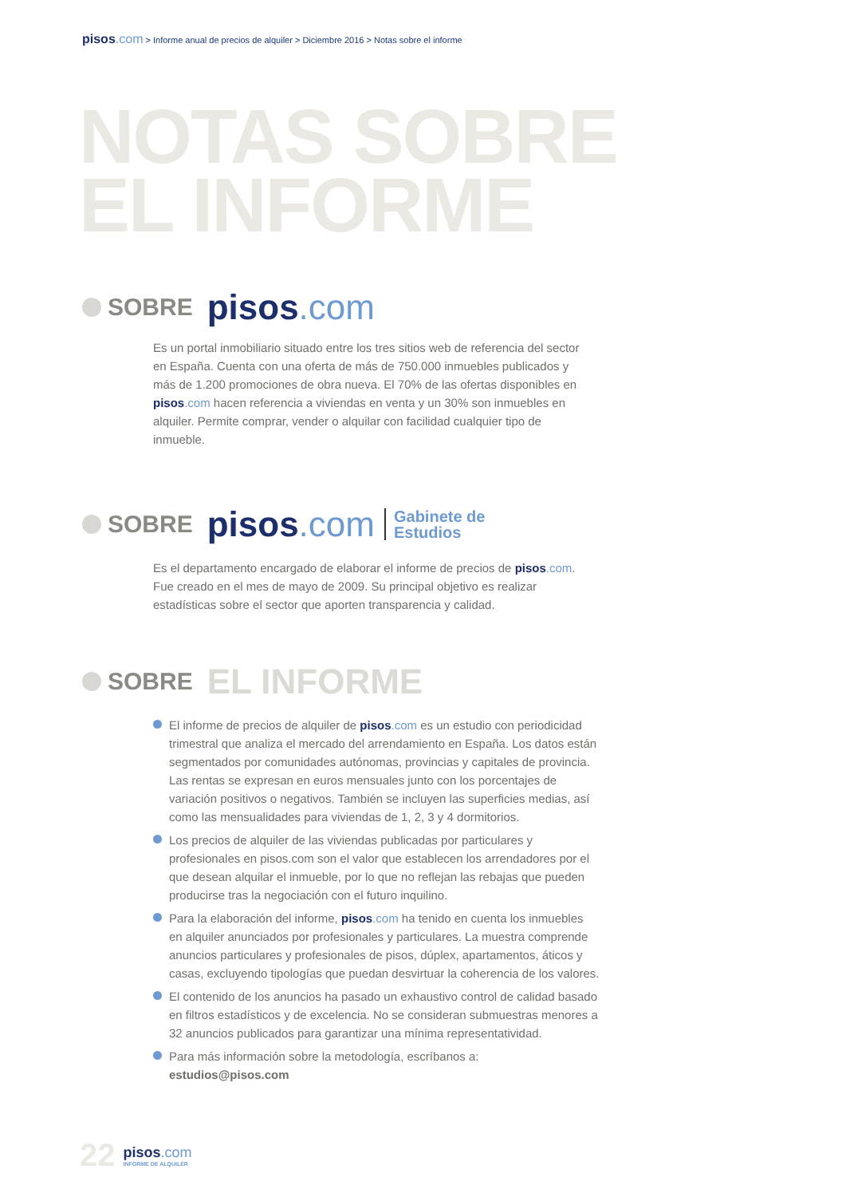pisos.com > Informe anual de precios de alquiler > Diciembre 2016 > Notas sobre el informe
NOTAS SOBRE
EL INFORME
SOBRE pisos.com
Es un portal inmobiliario situado entre los tres sitios web de referencia del sector en España. Cuenta con una oferta de más de 750.000 inmuebles publicados y más de 1.200 promociones de obra nueva. El 70% de las ofertas disponibles en pisos.com hacen referencia a viviendas en venta y un 30% son inmuebles en alquiler. Permite comprar, vender o alquilar con facilidad cualquier tipo de inmueble.
SOBRE pisos.com Gabinete de
Estudios
Es el departamento encargado de elaborar el informe de precios de pisos.com. Fue creado en el mes de mayo de 2009. Su principal objetivo es realizar estadísticas sobre el sector que aporten transparencia y calidad.
SOBRE EL INFORME
El informe de precios de alquiler de pisos.com es un estudio con periodicidad trimestral que analiza el mercado del arrendamiento en España. Los datos están segmentados por comunidades autónomas, provincias y capitales de provincia. Las rentas se expresan en euros mensuales junto con los porcentajes de variación positivos o negativos. También se incluyen las superficies medias, así como las mensualidades para viviendas de 1, 2, 3 y 4 dormitorios.
Los precios de alquiler de las viviendas publicadas por particulares y profesionales en pisos.com son el valor que establecen los arrendadores por el que desean alquilar el inmueble, por lo que no reflejan las rebajas que pueden producirse tras la negociación con el futuro inquilino.
Para la elaboración del informe, pisos.com ha tenido en cuenta los inmuebles en alquiler anunciados por profesionales y particulares. La muestra comprende anuncios particulares y profesionales de pisos, dúplex, apartamentos, áticos y casas, excluyendo tipologías que puedan desvirtuar la coherencia de los valores.
El contenido de los anuncios ha pasado un exhaustivo control de calidad basado en filtros estadísticos y de excelencia. No se consideran submuestras menores a 32 anuncios publicados para garantizar una mínima representatividad.
Para más información sobre la metodología, escríbanos a: estudios@pisos.com
22
pisos.com
INFORME DE ALQUILER